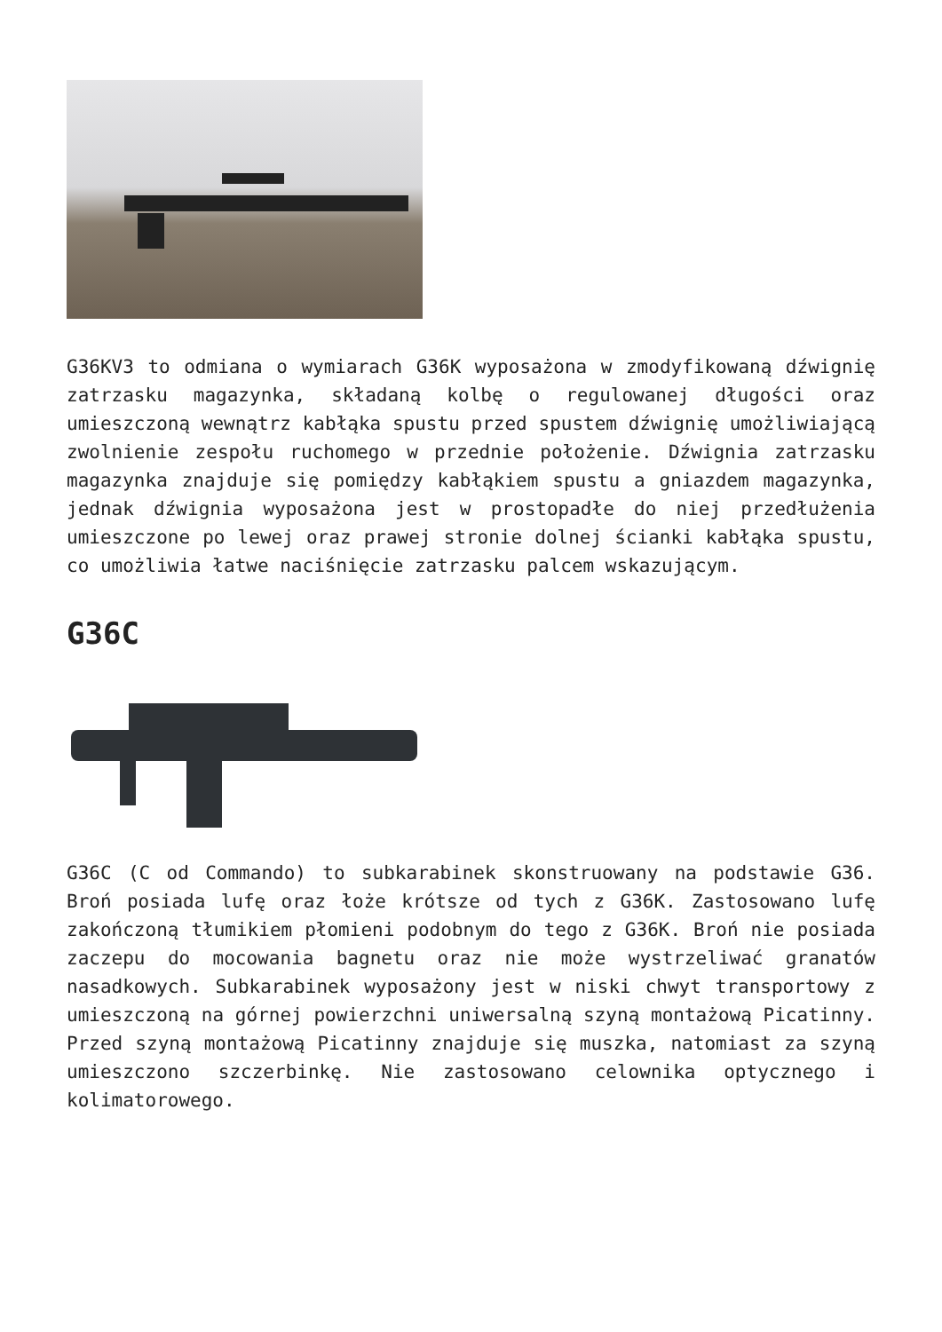G36KV3 to odmiana o wymiarach G36K wyposażona w zmodyfikowaną dźwignię zatrzasku magazynka, składaną kolbę o regulowanej długości oraz umieszczoną wewnątrz kabłąka spustu przed spustem dźwignię umożliwiającą zwolnienie zespołu ruchomego w przednie położenie. Dźwignia zatrzasku magazynka znajduje się pomiędzy kabłąkiem spustu a gniazdem magazynka, jednak dźwignia wyposażona jest w prostopadłe do niej przedłużenia umieszczone po lewej oraz prawej stronie dolnej ścianki kabłąka spustu, co umożliwia łatwe naciśnięcie zatrzasku palcem wskazującym.
G36C
G36C (C od Commando) to subkarabinek skonstruowany na podstawie G36. Broń posiada lufę oraz łoże krótsze od tych z G36K. Zastosowano lufę zakończoną tłumikiem płomieni podobnym do tego z G36K. Broń nie posiada zaczepu do mocowania bagnetu oraz nie może wystrzeliwać granatów nasadkowych. Subkarabinek wyposażony jest w niski chwyt transportowy z umieszczoną na górnej powierzchni uniwersalną szyną montażową Picatinny. Przed szyną montażową Picatinny znajduje się muszka, natomiast za szyną umieszczono szczerbinkę. Nie zastosowano celownika optycznego i kolimatorowego.